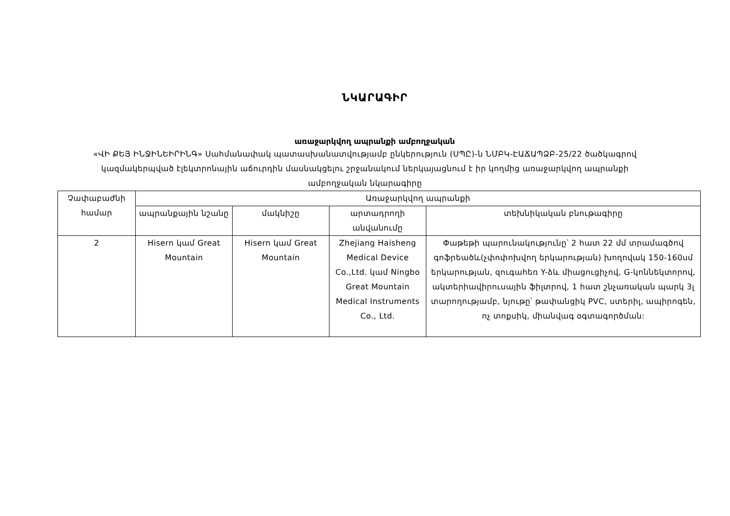ՆԿԱՐԱԳԻՐ
առաջարկվող ապրանքի ամբողջական
«ՎԻ ՔԵՅ ԻՆՋԻՆԵԻՐԻՆԳ» Սահմանափակ պատասխանատվությամբ ընկերություն (ՍՊԸ)-ն ՆՄԲԿ-ԷԱՃԱՊՁԲ-25/22 ծածկագրով կազմակերպված էլեկտրոնային աճուրդին մասնակցելու շրջանակում ներկայացնում է իր կողմից առաջարկվող ապրանքի ամբողջական նկարագիրը
| Չափաբաժնի համար | Առաջարկվող ապրանքի | | | |
| --- | --- | --- | --- | --- |
| | ապրանքային նշանը | մակնիշը | արտադրողի անվանումը | տեխնիկական բնութագիրը |
| 2 | Hisern կամ Great Mountain | Hisern կամ Great Mountain | Zhejiang Haisheng Medical Device Co.,Ltd. կամ Ningbo Great Mountain Medical Instruments Co., Ltd. | Փաթեթի պարունակությունը՝ 2 հատ 22 մմ տրամագծով գոֆրեածև(չփոփոխվող երկարության) խողովակ 150-160սմ երկարության, զուգահեռ Y-ձև միացուցիչով, G-կոննեկտորով, ակտերիավիրուսային ֆիլտրով, 1 հատ շնչառական պարկ 3լ տարողությամբ, նյութը՝ թափանցիկ PVC, ստերիլ, ապիրոգեն, ոչ տոքսիկ, միանվագ օգտագործման: |